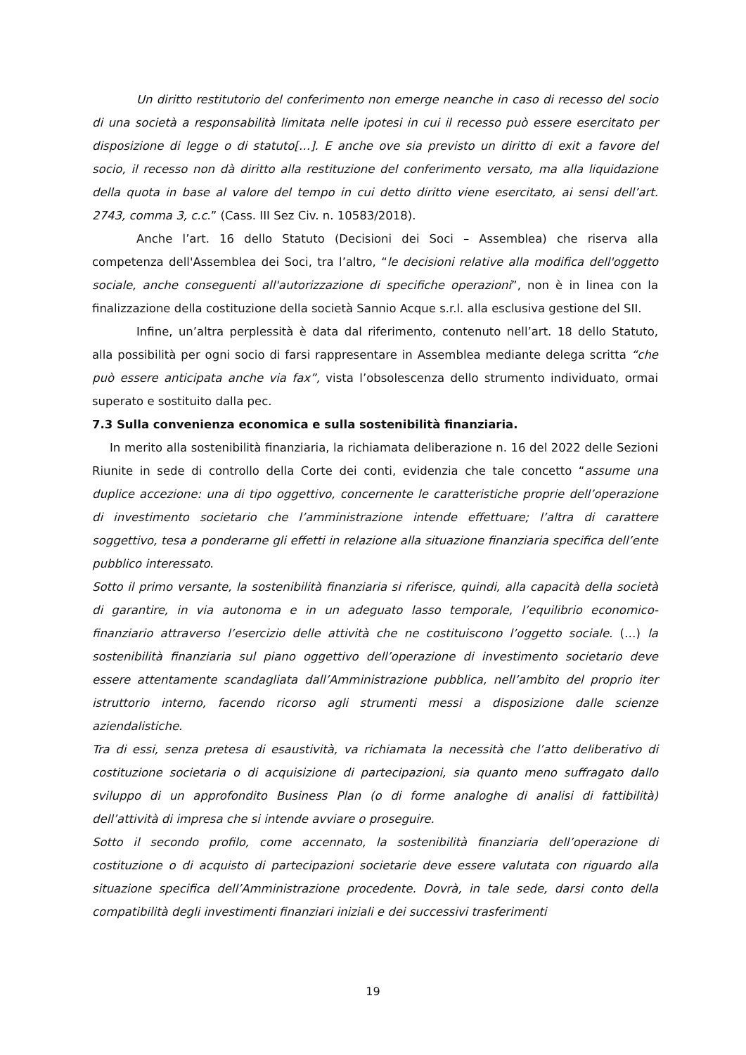Un diritto restitutorio del conferimento non emerge neanche in caso di recesso del socio di una società a responsabilità limitata nelle ipotesi in cui il recesso può essere esercitato per disposizione di legge o di statuto[…]. E anche ove sia previsto un diritto di exit a favore del socio, il recesso non dà diritto alla restituzione del conferimento versato, ma alla liquidazione della quota in base al valore del tempo in cui detto diritto viene esercitato, ai sensi dell’art. 2743, comma 3, c.c.” (Cass. III Sez Civ. n. 10583/2018).
Anche l’art. 16 dello Statuto (Decisioni dei Soci – Assemblea) che riserva alla competenza dell'Assemblea dei Soci, tra l’altro, “le decisioni relative alla modifica dell'oggetto sociale, anche conseguenti all'autorizzazione di specifiche operazioni”, non è in linea con la finalizzazione della costituzione della società Sannio Acque s.r.l. alla esclusiva gestione del SII.
Infine, un’altra perplessità è data dal riferimento, contenuto nell’art. 18 dello Statuto, alla possibilità per ogni socio di farsi rappresentare in Assemblea mediante delega scritta “che può essere anticipata anche via fax”, vista l’obsolescenza dello strumento individuato, ormai superato e sostituito dalla pec.
7.3 Sulla convenienza economica e sulla sostenibilità finanziaria.
In merito alla sostenibilità finanziaria, la richiamata deliberazione n. 16 del 2022 delle Sezioni Riunite in sede di controllo della Corte dei conti, evidenzia che tale concetto “assume una duplice accezione: una di tipo oggettivo, concernente le caratteristiche proprie dell’operazione di investimento societario che l’amministrazione intende effettuare; l’altra di carattere soggettivo, tesa a ponderarne gli effetti in relazione alla situazione finanziaria specifica dell’ente pubblico interessato.
Sotto il primo versante, la sostenibilità finanziaria si riferisce, quindi, alla capacità della società di garantire, in via autonoma e in un adeguato lasso temporale, l’equilibrio economico-finanziario attraverso l’esercizio delle attività che ne costituiscono l’oggetto sociale. (…) la sostenibilità finanziaria sul piano oggettivo dell’operazione di investimento societario deve essere attentamente scandagliata dall’Amministrazione pubblica, nell’ambito del proprio iter istruttorio interno, facendo ricorso agli strumenti messi a disposizione dalle scienze aziendalistiche.
Tra di essi, senza pretesa di esaustività, va richiamata la necessità che l’atto deliberativo di costituzione societaria o di acquisizione di partecipazioni, sia quanto meno suffragato dallo sviluppo di un approfondito Business Plan (o di forme analoghe di analisi di fattibilità) dell’attività di impresa che si intende avviare o proseguire.
Sotto il secondo profilo, come accennato, la sostenibilità finanziaria dell’operazione di costituzione o di acquisto di partecipazioni societarie deve essere valutata con riguardo alla situazione specifica dell’Amministrazione procedente. Dovrà, in tale sede, darsi conto della compatibilità degli investimenti finanziari iniziali e dei successivi trasferimenti
19